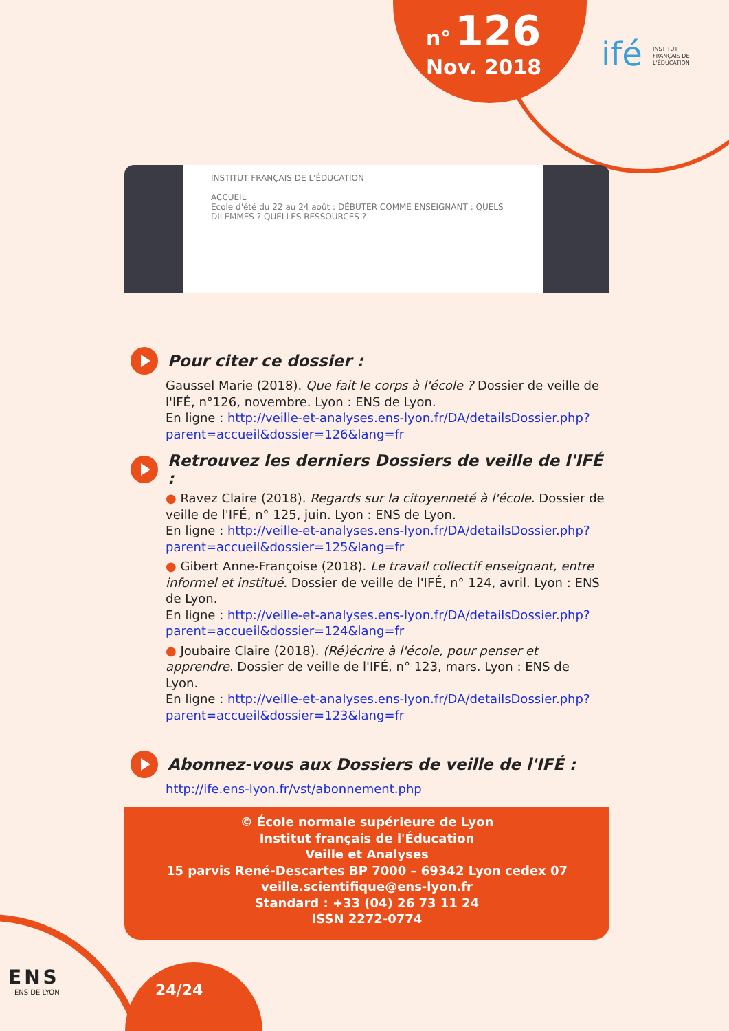n° 126
Nov. 2018
ifé INSTITUT FRANÇAIS DE L'ÉDUCATION
INSTITUT FRANÇAIS DE L'ÉDUCATION
ACCUEIL
Ecole d'été du 22 au 24 août : DÉBUTER COMME ENSEIGNANT : QUELS DILEMMES ? QUELLES RESSOURCES ?
Pour citer ce dossier :
Gaussel Marie (2018). Que fait le corps à l'école ? Dossier de veille de l'IFÉ, n°126, novembre. Lyon : ENS de Lyon.
En ligne : http://veille-et-analyses.ens-lyon.fr/DA/detailsDossier.php?parent=accueil&dossier=126&lang=fr
Retrouvez les derniers Dossiers de veille de l'IFÉ :
● Ravez Claire (2018). Regards sur la citoyenneté à l'école. Dossier de veille de l'IFÉ, n° 125, juin. Lyon : ENS de Lyon.
En ligne : http://veille-et-analyses.ens-lyon.fr/DA/detailsDossier.php?parent=accueil&dossier=125&lang=fr
● Gibert Anne-Françoise (2018). Le travail collectif enseignant, entre informel et institué. Dossier de veille de l'IFÉ, n° 124, avril. Lyon : ENS de Lyon.
En ligne : http://veille-et-analyses.ens-lyon.fr/DA/detailsDossier.php?parent=accueil&dossier=124&lang=fr
● Joubaire Claire (2018). (Ré)écrire à l'école, pour penser et apprendre. Dossier de veille de l'IFÉ, n° 123, mars. Lyon : ENS de Lyon.
En ligne : http://veille-et-analyses.ens-lyon.fr/DA/detailsDossier.php?parent=accueil&dossier=123&lang=fr
Abonnez-vous aux Dossiers de veille de l'IFÉ :
http://ife.ens-lyon.fr/vst/abonnement.php
© École normale supérieure de Lyon
Institut français de l'Éducation
Veille et Analyses
15 parvis René-Descartes BP 7000 – 69342 Lyon cedex 07
veille.scientifique@ens-lyon.fr
Standard : +33 (04) 26 73 11 24
ISSN 2272-0774
24/24
ENS
ENS DE LYON